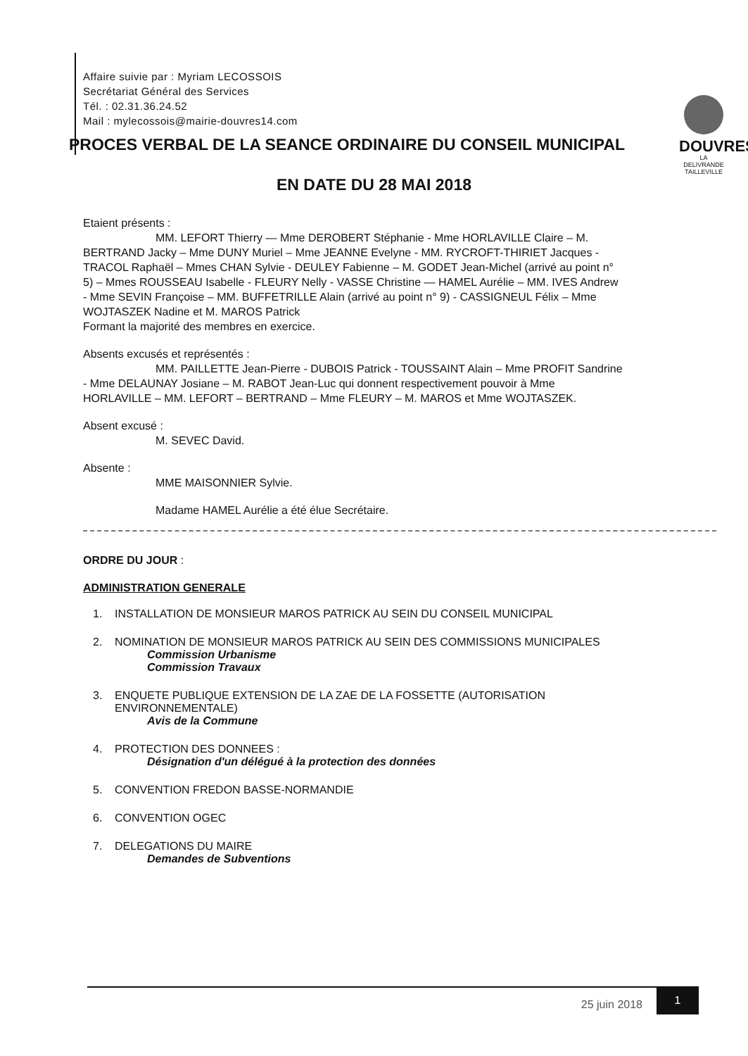DOUVRES
LA DELIVRANDE
TAILLEVILLE
Affaire suivie par : Myriam LECOSSOIS
Secrétariat Général des Services
Tél. : 02.31.36.24.52
Mail : mylecossois@mairie-douvres14.com
PROCES VERBAL DE LA SEANCE ORDINAIRE DU CONSEIL MUNICIPAL
EN DATE DU 28 MAI 2018
Etaient présents :
MM. LEFORT Thierry — Mme DEROBERT Stéphanie - Mme HORLAVILLE Claire – M. BERTRAND Jacky – Mme DUNY Muriel – Mme JEANNE Evelyne - MM. RYCROFT-THIRIET Jacques - TRACOL Raphaël – Mmes CHAN Sylvie - DEULEY Fabienne – M. GODET Jean-Michel (arrivé au point n° 5) – Mmes ROUSSEAU Isabelle - FLEURY Nelly - VASSE Christine — HAMEL Aurélie – MM. IVES Andrew - Mme SEVIN Françoise – MM. BUFFETRILLE Alain (arrivé au point n° 9) - CASSIGNEUL Félix – Mme WOJTASZEK Nadine et M. MAROS Patrick
Formant la majorité des membres en exercice.
Absents excusés et représentés :
MM. PAILLETTE Jean-Pierre - DUBOIS Patrick - TOUSSAINT Alain – Mme PROFIT Sandrine - Mme DELAUNAY Josiane – M. RABOT Jean-Luc qui donnent respectivement pouvoir à Mme HORLAVILLE – MM. LEFORT – BERTRAND – Mme FLEURY – M. MAROS et Mme WOJTASZEK.
Absent excusé :
M. SEVEC David.
Absente :
MME MAISONNIER Sylvie.
Madame HAMEL Aurélie a été élue Secrétaire.
ORDRE DU JOUR :
ADMINISTRATION GENERALE
1. INSTALLATION DE MONSIEUR MAROS PATRICK AU SEIN DU CONSEIL MUNICIPAL
2. NOMINATION DE MONSIEUR MAROS PATRICK AU SEIN DES COMMISSIONS MUNICIPALES
Commission Urbanisme
Commission Travaux
3. ENQUETE PUBLIQUE EXTENSION DE LA ZAE DE LA FOSSETTE (AUTORISATION
ENVIRONNEMENTALE)
Avis de la Commune
4. PROTECTION DES DONNEES :
Désignation d'un délégué à la protection des données
5. CONVENTION FREDON BASSE-NORMANDIE
6. CONVENTION OGEC
7. DELEGATIONS DU MAIRE
Demandes de Subventions
25 juin 2018
1